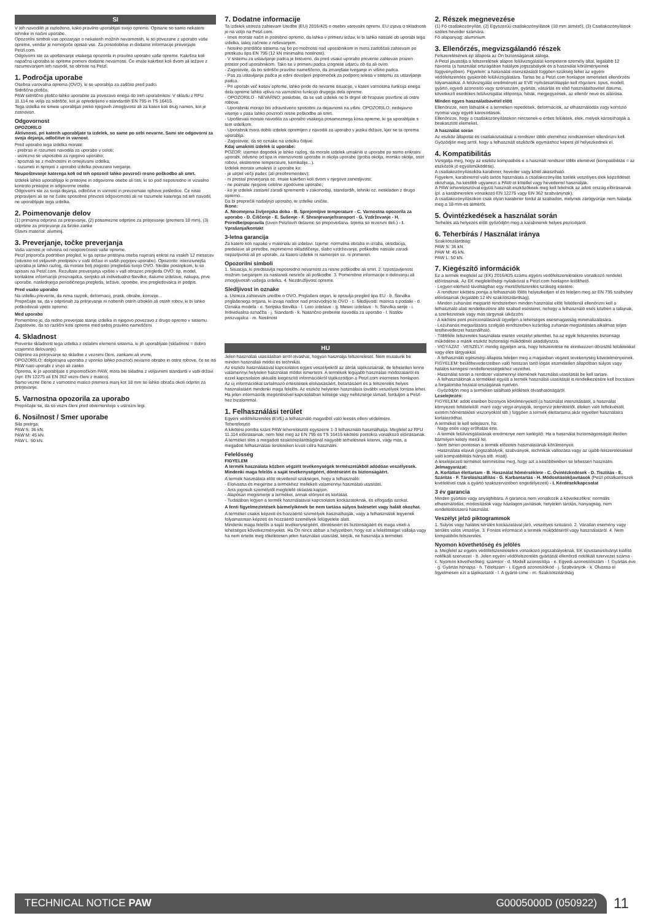SI
V teh navodilih je razloženo, kako pravilno uporabljati svojo opremo. Opisane so samo nekatere tehnike in načini uporabe.
Opozorilni simboli vas opozarjajo o nekaterih možnih nevarnostih, ki so povezane z uporabo vaše opreme, vendar je nemogoče opisati vse. Za posodobitve in dodatne informacije preverjajte Petzl.com.
Odgovorni ste za upoštevanje vsakega opozorila in pravilno uporabo vaše opreme. Kakršna koli napačna uporaba te opreme pomeni dodatne nevarnosti. Če imate kakršen koli dvom ali težave z razumevanjem teh navodil, se obrnite na Petzl.
1. Področja uporabe
Osebna varovalna oprema (OVO), ki se uporablja za zaščito pred padci.
Sidriščna plošča.
PAW sidriščno ploščo lahko uporabite za povezavo enega do treh uporabnikov. V skladu z RFU 11.114 ne velja za sidrišče, kot je opredeljeno v standardih EN 795 in TS 16415.
Tega izdelka ne smete uporabljati preko njegovih zmogljivosti ali za kateri koli drug namen, kot je zasnovan.
Odgovornost
OPOZORILO
Aktivnosti, pri katerih uporabljate ta izdelek, so same po sebi nevarne. Sami ste odgovorni za svoja dejanja, odločitve in varnost.
Pred uporabo tega izdelka morate:
- prebrati in razumeti navodila za uporabo v celoti;
- ustrezno se usposobiti za njegovo uporabo;
- spoznati se z možnostmi in omejitvami izdelka;
- razumeti in sprejeti z uporabo izdelka povezano tveganje.
Neupoštevanje katerega koli od teh opozoril lahko povzroči resno poškodbo ali smrt.
Izdelek lahko uporabljajo le pristojne in odgovorne osebe ali tisti, ki so pod neposredno in vizualno kontrolo pristojne in odgovorne osebe.
Odgovorni ste za svoja dejanja, odločitve in varnost in prevzemate njihove posledice. Če niste pripravljeni ali se ne čutite sposobne prevzeti odgovornosti ali ne razumete katerega od teh navodil, ne uporabljajte tega izdelka.
2. Poimenovanje delov
(1) primarna odprtina za pritrjevanje, (2) posamezne odprtine za pritrjevanje (premera 18 mm), (3) odprtine za pritrjevanje za široke zanke
Glavni material: aluminij.
3. Preverjanje, točke preverjanja
Vaša varnost je odvisna od neoporečnosti vaše opreme.
Petzl priporoča podroben pregled, ki ga opravi pristojna oseba najmanj enkrat na vsakih 12 mesecev (odvisno od veljavnih predpisov v vaši državi in vaših pogojev uporabe). Opozorilo: intenzivnejša uporaba je lahko razlog, da morate bolj pogosto pregledati svojo OVO. Sledite postopkom, ki so opisani na Petzl.com. Rezultate preverjanja vpišite v vaš obrazec pregleda OVO: tip, model, kontaktne informacije proizvajalca, serijsko ali individualno številko, datume izdelave, nakupa, prve uporabe, naslednjega periodičnega pregleda, težave, opombe, ime pregledovalca in podpis.
Pred vsako uporabo
Na izdelku preverite, da nima razpok, deformacij, prask, obrabe, korozije...
Prepričajte se, da v odprtinah za pritrjevanje ni nobenih ostrih izboklin ali ostrih robov, ki bi lahko poškodovali vpeto opremo.
Med uporabo
Pomembno je, da redno preverjate stanje izdelka in njegovo povezavo z drugo opremo v sistemu. Zagotovite, da so različni kosi opreme med seboj pravilno nameščeni.
4. Skladnost
Preverite skladnost tega izdelka z ostalimi elementi sistema, ki jih uporabljate (skladnost = dobro vzajemno delovanje).
Odprtine za pritrjevanje so skladne z veznimi členi, zankami ali vrvmi,
OPOZORILO: dolgotrajna uporaba z vponko lahko povzroči nevarno obrabo in ostre robove, če se isti PAW nato uporabi z vrvjo ali zanko.
Oprema, ki jo uporabljate s pripomočkom PAW, mora biti skladna z veljavnimi standardi v vaši državi (npr. EN 12275 ali EN 362 vezni členi z matico).
Samo vezne člene z varnostno matico premera manj kot 18 mm se lahko obrača okoli odprtin za pritrjevanje.
5. Varnostna opozorila za uporabo
Prepričajte se, da so vezni členi pred obremenitvijo v ustrezni legi.
6. Nosilnost / Smer uporabe
Sila pretrga:
PAW S: 36 kN.
PAW M: 45 kN.
PAW L: 50 kN.
7. Dodatne informacije
Ta izdelek ustreza zahtevam Uredbe (EU) 2016/425 o osebni varovalni opremi. EU izjava o skladnosti je na voljo na Petzl.com.
- Imeti morate načrt in potrebno opremo, da lahko v primeru težav, ki bi lahko nastale ob uporabi tega izdelka, takoj začnete z reševanjem.
- Nosilno pritrdišče sistema naj bo po možnosti nad uporabnikom in mora zadoščati zahtevam po preskusu tipa EN 795 (12 kN minimalna nosilnost).
- V sistemu za ustavljanje padca je bistveno, da pred vsako uporabo preverite zahtevan prazen prostor pod uporabnikom. Tako se v primeru padca izognete udarcu ob tla ali oviro.
- Zagotovite, da bo sidrišče pravilno nameščeno, da zmanjšate tveganje in višino padca.
- Pas za ustavljanje padca je edini dovoljeni pripomoček za podporo telesa v sistemu za ustavljanje padca.
- Pri uporabi več kosov opreme, lahko pride do nevarne situacije, v kateri varnostna funkcija enega dela opreme lahko vpliva na varnostno funkcijo drugega dela opreme.
- OPOZORILO - NEVARNO: poskrbite, da se vaš izdelek ne bi drgnil ob hrapave površine ali ostre robove.
- Uporabniki morajo biti zdravstveno sposobni za dejavnosti na višini. OPOZORILO: nedejavno visenje v pasu lahko povzroči resne poškodbe ali smrt.
- Upoštevati morate navodila za uporabo vsakega posameznega kosa opreme, ki ga uporabljate s tem izdelkom.
- Uporabnik mora dobiti izdelek opremljen z navodili za uporabo v jeziku države, kjer se ta oprema uporablja.
- Zagotovite, da so oznake na izdelku čitljive.
Kdaj umakniti izdelek iz uporabe:
POZOR: izjemen dogodek je lahko razlog, da morate izdelek umakniti iz uporabe po samo enkratni uporabi, odvisno od tipa in intenzivnosti uporabe in okolja uporabe (groba okolja, morsko okolje, ostri robovi, ekstremne temperature, kemikalije...).
Izdelek morate umakniti iz uporabe ko:
- je utrpel večji padec (ali preobremenitev);
- ni prestal preverjanja oz. Imate kakršen koli dvom v njegovo zanesljivost;
- ne poznate njegove celotne zgodovine uporabe;
- ko je izdelek zastarel zaradi sprememb v zakonodaji, standardih, tehniki oz. neskladen z drugo opremo...
Da bi preprečili nadaljnjo uporabo, te izdelke uničite.
Ikone:
A. Neomejena življenjska doba - B. Sprejemljive temperature - C. Varnostna opozorila za uporabo - D. Čiščenje - E. Sušenje - F. Shranjevanje/transport - G. Vzdrževanje - H. Priredbe/popravila (Izven Petzlovih delavnic so prepovedana. Izjema so rezervni deli.) - I. Vprašanja/kontakt
3-letna garancija
Za katere koli napake v materialu ali izdelavi. Izjeme: normalna obraba in izraba, oksidacija, predelave ali priredbe, neprimerno skladiščenje, slabo vzdrževanje, poškodbe nastale zaradi nepazljivosti ali pri uporabi, za katero izdelek ni namenjen oz. ni primeren.
Opozorilni simboli
1. Situacija, ki predstavlja neposredno nevarnost za resne poškodbe ali smrt. 2. Izpostavljenost možnim tveganjem za nastanek nesreče ali poškodbe. 3. Pomembne informacije o delovanju ali zmogljivostih vašega izdelka. 4. Nezdružljivost opreme.
Sledljivost in oznake
a. Ustreza zahtevam uredbe o OVO. Priglašeni organ, ki opravlja pregled tipa EU - b. Številka priglašenega organa, ki izvaja nadzor nad proizvodnjo te OVO - c. Sledljivost: matrica s podatki - d. Oznaka modela - e. Serijska številka - f. Leto izdelave - g. Mesec izdelave - h. Številka serije - i. Individualna označba - j. Standardi - k. Natančno preberite navodila za uporabo - l. Naslov proizvajalca - m. Nosilnost
HU
Jelen használati utasításban arról olvashat, hogyan használja felszerelését. Nem mutatunk be minden használati módot és technikát.
Az eszköz használatával kapcsolatos egyes veszélyekről az ábrák tájékoztatnak, de lehetetlen lenne valamennyi helytelen használati módot ismertetni. A termékek legújabb használati módozatairól és ezzel kapcsolatos aktuális kiegészítő információkról tájékozódjon a Petzl.com internetes honlapon.
Az új információkat tartalmazó értesítések elolvasásáért, betartásáért és a felszerelés helyes használatáért mindenki maga felelős. Az eszköz helytelen használata további veszélyek forrása lehet. Ha jelen információk megértésével kapcsolatban kétsége vagy nehézsége támad, forduljon a Petzl-hez bizalommal.
1. Felhasználási terület
Egyéni védőfelszerelés (EVE) a felhasználó magasból való leesés elleni védelmére.
Teherelosztó
A kikötési pontba szánt PAW teherelosztót egyszerre 1-3 felhasználó használhatja. Megfelel az RFU 11.114 előírásainak, nem felel meg az EN 795 és TS 16415 kikötési pontokra vonatkozó előírásainak.
A terméket tilos a megadott szakítószilárdságánál nagyobb terhelésnek kitenni, vagy más, a megadott felhasználási területeken kívüli célra használni.
Felelősség
FIGYELEM
A termék használata közben végzett tevékenységek természetükből adódóan veszélyesek.
Mindenki maga felelős a saját tevékenységéért, döntéseiért és biztonságáért.
A termék használata előtt okvetlenül szükséges, hogy a felhasználó:
- Elolvassa és megértse a termékhez mellékelt valamennyi használati utasítást.
- Arra jogosult személytől megfelelő oktatást kapjon.
- Alaposan megismerje a terméket, annak előnyeit és korlátait.
- Tudatában legyen a termék használatával kapcsolatos kockázatoknak, és elfogadja azokat.
A fenti figyelmeztetések bármelyikének be nem tartása súlyos balesetet vagy halált okozhat.
A terméket csakis képzett és hozzáértő személyek használhatják, vagy a felhasználók legyenek folyamatosan képzett és hozzáértő személyek felügyelete alatt.
Mindenki maga felelős a saját tevékenységéért, döntéseiért és biztonságáért és maga viseli a lehetséges következményeket. Ha Ön nincs abban a helyzetben, hogy ezt a felelősséget vállalja vagy ha nem értette meg tökéletesen jelen használati utasítást, kérjük, ne használja a terméket.
2. Részek megnevezése
(1) Fő csatlakozónyílás, (2) Egyszerűű csatlakozónyílások (18 mm átmérő), (3) Csatlakozónyílások széles heveder számára.
Fő alapanyag: alumínium.
3. Ellenőrzés, megvizsgálandó részek
Felszerelésének ép állapota az Ön biztonságának záloga.
A Petzl javasolja a felszerelések alapos felülvizsgálatát kompetens személy által, legalább 12 havonta (a használat országában hatályos jogszabályok és a használat körülményeinek függvényében). Figyelem: a használat intenzitásától függően szükség lehet az egyéni védőfelszerelés gyakoribb felülvizsgálatára. Tartsa be a Petzl.com honlapon ismertetett ellenőrzési folyamatokat. A felülvizsgálat eredményét az EVE nyilvántartólapján kell rögzíteni: típus, modell, gyártó, egyedi azonosító vagy szériaszám, gyártás, vásárlás és első használatbavétel dátuma, következő esedékes felülvizsgálat időpontja, hibák, megjegyzések, az ellenőr neve és aláírása.
Minden egyes használatbavétel előtt
Ellenőrizze, nem láthatók-e a terméken repedések, deformációk, az elhasználódás vagy korrózió nyomai vagy egyéb károsodások.
Ellenőrizze, hogy a csatlakozónyílásokon nincsenek-e érdes felületek, élek, melyek károsíthatják a beakasztott elemeket.
A használat során
Az eszköz állapotát és csatlakoztatását a rendszer többi eleméhez rendszeresen ellenőrizni kell. Győződjön meg arról, hogy a felhasznált eszközök egymáshoz képest jól helyezkednek el.
4. Kompatibilitás
Vizsgálja meg, hogy az eszköz kompatibilis-e a használt rendszer többi elemével (kompatibilitás = az eszközök jó együttműködése).
A csatlakozónyílásokba karabiner, heveder vagy kötél akasztható.
Figyelem, karabinerrel való tartós használata a csatlakozónyílás szélék veszélyes élek képződését okozhatja, ha később ugyanezt a PAW-ot kötéllel vagy hevederrel használják.
A PAW teherelosztóval együtt használt eszközöknek meg kell felelniük az adott ország előírásainak (pl. a karabinerekre vonatkozó EN 12275 vagy EN 362 szabványnak).
A csatlakozónyílásokon csak olyan karabiner fordul át szabadon, melynek zárógyűrűje nem haladja meg a 18 mm-es átmérőt.
5. Óvintézkedések a használat során
Terhelés alá helyezés előtt győződjön meg a karabinerek helyes pozíciójáról.
6. Teherbírás / Használat iránya
Szakítószilárdság:
PAW S: 36 kN.
PAW M: 45 kN.
PAW L: 50 kN.
7. Kiegészítő információk
Ez a termék megfelel az (EK) 2016/425 számú egyéni védőfelszerelésekre vonatkozó rendelet előírásainak. Az EK megfelelőségi nyilatkozat a Petzl.com honlapon letölthető.
- Legyen elérhető távolságban egy mentőfelszerelés szükség esetére.
- A rendszer kikötési pontja a felhasználó fölött helyezkedjen el és feleljen meg az EN 795 szabvány előírásainak (legalább 12 kN szakítószilárdság).
- Minden zuhanást megtartó rendszerben minden használat előtt feltétlenül ellenőrizni kell a felhasználó alatt rendelkezésre álló szabad esésteret, nehogy a felhasználó esés közben a talajnak, a szerkezetnek vagy más tárgynak ütközzön.
- A kikötési pont pozicionálásánál ügyeljen a lehetséges esésmagasság minimalizálására.
- Lezuhanás megtartására szolgáló rendszerben kizárólag zuhanás megtartására alkalmas teljes testhevederzet használható.
- Többféle felszerelés használata esetén veszélyt jelenthet, ha az egyik felszerelés biztonsági működése a másik eszköz biztonsági működését akadályozza.
- VIGYÁZAT - VESZÉLY: mindig ügyeljen arra, hogy felszerelése ne érintkezzen dörzsölő felületekkel vagy éles tárgyakkal.
- A felhasználó egészségi állapota feleljen meg a magasban végzett tevékenység követelményeinek. FIGYELEM: beülőhevederzetben való hosszan tartó lógás eszméletlen állapotban súlyos vagy halálos keringési rendellenességekhez vezethet.
- Használat során a rendszer valamennyi elemének használati utasítását be kell tartani.
- A felhasználónak a termékkel együtt a termék használati utasítását is rendelkezésére kell bocsátani a forgalomba hozatal országának nyelvén.
- Győződjön meg a terméken található jelölések olvashatóságáról.
Leselejtezés:
FIGYELEM: adott esetben bizonyos körülményektől (a használat intenzitásától, a használat környezeti feltételeitől: maró vagy vegyi anyagok, tengervíz jelenlététől, éleken való felfekvéstől, extrém hőmérsékleti viszonyoktól stb.) függően a termék élettartama akár egyetlen használatra korlátozódhat.
A terméket le kell selejtezni, ha:
- Nagy esés vagy erőhatás érte.
- A termék felülvizsgálatának eredménye nem kielégítő. Ha a használat biztonságosságát illetően bármilyen kétely merül fel.
- Nem ismeri pontosan a termék előzetes használatának körülményeit.
- Használata elavult (jogszabályok, szabványok, technikák változása vagy az újabb felszerelésekkel való kompatibilitás hiánya stb. miatt).
A leselejtezett terméket semmisítse meg, hogy azt a későbbiekben se lehessen használni.
Jelmagyarázat:
A. Korlátlan élettartam - B. Használat hőmérséklete - C. Óvintézkedések - D. Tisztítás - E. Szárítás - F. Tárolás/szállítás - G. Karbantartás - H. Módosítások/javítások (Petzl pótalkatrészek kivételével csak a gyártó szakszervizében engedélyezett) - I. Kérdések/kapcsolat
3 év garancia
Minden gyártási vagy anyaghibára. A garancia nem vonatkozik a következőkre: normális elhasználódás, módosítások vagy házilagos javítások, helytelen tárolás, hanyagság, nem rendeltetésszerű használat.
Veszélyt jelző piktogrammok
1. Súlyos vagy halálos sérülés kockázatával járó, veszélyes szituáció. 2. Váratlan esemény vagy sérülés valós veszélye. 3. Fontos információ a termék működéséről vagy használatáról. 4. Nem kompatibilis felszerelés.
Nyomon követhetőség és jelölés
a. Megfelel az egyéni védőfelszerelésekre vonatkozó jogszabályoknak. EK típustanúsítványt kiállító notifikált szervezet - b. Jelen egyéni védőfelszerelés gyártását ellenőrző notifikált szervezet száma - c. Nyomon követhetőség: számsor - d. Modell azonosítója - e. Egyedi azonosítószám - f. Gyártás éve - g. Gyártás hónapja - h. Tételszám - i. Egyedi azonosítókód - j. Szabványok - k. Olvassa el figyelmesen ezt a tájékoztatót - l. A gyártó címe - m. Szakítószilárdság
TECHNICAL NOTICE PAW G0005000D (050922) 11